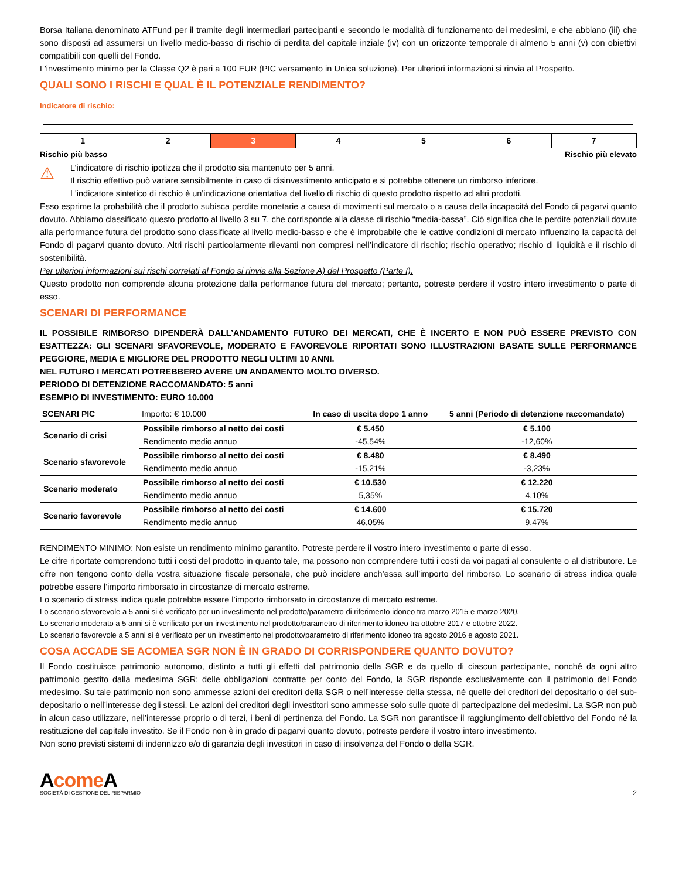Borsa Italiana denominato ATFund per il tramite degli intermediari partecipanti e secondo le modalità di funzionamento dei medesimi, e che abbiano (iii) che sono disposti ad assumersi un livello medio-basso di rischio di perdita del capitale inziale (iv) con un orizzonte temporale di almeno 5 anni (v) con obiettivi compatibili con quelli del Fondo.
L'investimento minimo per la Classe Q2 è pari a 100 EUR (PIC versamento in Unica soluzione). Per ulteriori informazioni si rinvia al Prospetto.
QUALI SONO I RISCHI E QUAL È IL POTENZIALE RENDIMENTO?
Indicatore di rischio:
| 1 | 2 | 3 | 4 | 5 | 6 | 7 |
Rischio più basso Rischio più elevato
⚠
L’indicatore di rischio ipotizza che il prodotto sia mantenuto per 5 anni.
Il rischio effettivo può variare sensibilmente in caso di disinvestimento anticipato e si potrebbe ottenere un rimborso inferiore.
L'indicatore sintetico di rischio è un'indicazione orientativa del livello di rischio di questo prodotto rispetto ad altri prodotti.
Esso esprime la probabilità che il prodotto subisca perdite monetarie a causa di movimenti sul mercato o a causa della incapacità del Fondo di pagarvi quanto dovuto. Abbiamo classificato questo prodotto al livello 3 su 7, che corrisponde alla classe di rischio “media-bassa”. Ciò significa che le perdite potenziali dovute alla performance futura del prodotto sono classificate al livello medio-basso e che è improbabile che le cattive condizioni di mercato influenzino la capacità del Fondo di pagarvi quanto dovuto. Altri rischi particolarmente rilevanti non compresi nell’indicatore di rischio; rischio operativo; rischio di liquidità e il rischio di sostenibilità.
Per ulteriori informazioni sui rischi correlati al Fondo si rinvia alla Sezione A) del Prospetto (Parte I).
Questo prodotto non comprende alcuna protezione dalla performance futura del mercato; pertanto, potreste perdere il vostro intero investimento o parte di esso.
SCENARI DI PERFORMANCE
IL POSSIBILE RIMBORSO DIPENDERÀ DALL’ANDAMENTO FUTURO DEI MERCATI, CHE È INCERTO E NON PUÒ ESSERE PREVISTO CON ESATTEZZA: GLI SCENARI SFAVOREVOLE, MODERATO E FAVOREVOLE RIPORTATI SONO ILLUSTRAZIONI BASATE SULLE PERFORMANCE PEGGIORE, MEDIA E MIGLIORE DEL PRODOTTO NEGLI ULTIMI 10 ANNI.
NEL FUTURO I MERCATI POTREBBERO AVERE UN ANDAMENTO MOLTO DIVERSO.
PERIODO DI DETENZIONE RACCOMANDATO: 5 anni
ESEMPIO DI INVESTIMENTO: EURO 10.000
| SCENARI PIC | Importo: € 10.000 | In caso di uscita dopo 1 anno | 5 anni (Periodo di detenzione raccomandato) |
| --- | --- | --- | --- |
| Scenario di crisi | Possibile rimborso al netto dei costi | € 5.450 | € 5.100 |
| | Rendimento medio annuo | -45,54% | -12,60% |
| Scenario sfavorevole | Possibile rimborso al netto dei costi | € 8.480 | € 8.490 |
| | Rendimento medio annuo | -15,21% | -3,23% |
| Scenario moderato | Possibile rimborso al netto dei costi | € 10.530 | € 12.220 |
| | Rendimento medio annuo | 5,35% | 4,10% |
| Scenario favorevole | Possibile rimborso al netto dei costi | € 14.600 | € 15.720 |
| | Rendimento medio annuo | 46,05% | 9,47% |
RENDIMENTO MINIMO: Non esiste un rendimento minimo garantito. Potreste perdere il vostro intero investimento o parte di esso.
Le cifre riportate comprendono tutti i costi del prodotto in quanto tale, ma possono non comprendere tutti i costi da voi pagati al consulente o al distributore. Le cifre non tengono conto della vostra situazione fiscale personale, che può incidere anch’essa sull’importo del rimborso. Lo scenario di stress indica quale potrebbe essere l’importo rimborsato in circostanze di mercato estreme.
Lo scenario di stress indica quale potrebbe essere l’importo rimborsato in circostanze di mercato estreme.
Lo scenario sfavorevole a 5 anni si è verificato per un investimento nel prodotto/parametro di riferimento idoneo tra marzo 2015 e marzo 2020.
Lo scenario moderato a 5 anni si è verificato per un investimento nel prodotto/parametro di riferimento idoneo tra ottobre 2017 e ottobre 2022.
Lo scenario favorevole a 5 anni si è verificato per un investimento nel prodotto/parametro di riferimento idoneo tra agosto 2016 e agosto 2021.
COSA ACCADE SE ACOMEA SGR NON È IN GRADO DI CORRISPONDERE QUANTO DOVUTO?
Il Fondo costituisce patrimonio autonomo, distinto a tutti gli effetti dal patrimonio della SGR e da quello di ciascun partecipante, nonché da ogni altro patrimonio gestito dalla medesima SGR; delle obbligazioni contratte per conto del Fondo, la SGR risponde esclusivamente con il patrimonio del Fondo medesimo. Su tale patrimonio non sono ammesse azioni dei creditori della SGR o nell’interesse della stessa, né quelle dei creditori del depositario o del sub-depositario o nell’interesse degli stessi. Le azioni dei creditori degli investitori sono ammesse solo sulle quote di partecipazione dei medesimi. La SGR non può in alcun caso utilizzare, nell’interesse proprio o di terzi, i beni di pertinenza del Fondo. La SGR non garantisce il raggiungimento dell'obiettivo del Fondo né la restituzione del capitale investito. Se il Fondo non è in grado di pagarvi quanto dovuto, potreste perdere il vostro intero investimento.
Non sono previsti sistemi di indennizzo e/o di garanzia degli investitori in caso di insolvenza del Fondo o della SGR.
Acome A
SOCIETÀ DI GESTIONE DEL RISPARMIO
2